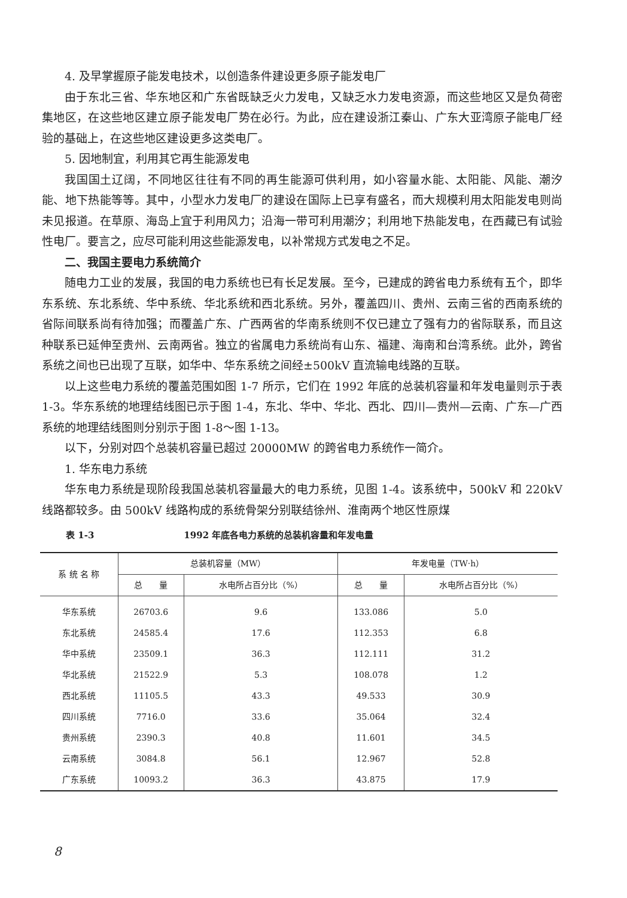4. 及早掌握原子能发电技术，以创造条件建设更多原子能发电厂
由于东北三省、华东地区和广东省既缺乏火力发电，又缺乏水力发电资源，而这些地区又是负荷密集地区，在这些地区建立原子能发电厂势在必行。为此，应在建设浙江秦山、广东大亚湾原子能电厂经验的基础上，在这些地区建设更多这类电厂。
5. 因地制宜，利用其它再生能源发电
我国国土辽阔，不同地区往往有不同的再生能源可供利用，如小容量水能、太阳能、风能、潮汐能、地下热能等等。其中，小型水力发电厂的建设在国际上已享有盛名，而大规模利用太阳能发电则尚未见报道。在草原、海岛上宜于利用风力；沿海一带可利用潮汐；利用地下热能发电，在西藏已有试验性电厂。要言之，应尽可能利用这些能源发电，以补常规方式发电之不足。
二、我国主要电力系统简介
随电力工业的发展，我国的电力系统也已有长足发展。至今，已建成的跨省电力系统有五个，即华东系统、东北系统、华中系统、华北系统和西北系统。另外，覆盖四川、贵州、云南三省的西南系统的省际间联系尚有待加强；而覆盖广东、广西两省的华南系统则不仅已建立了强有力的省际联系，而且这种联系已延伸至贵州、云南两省。独立的省属电力系统尚有山东、福建、海南和台湾系统。此外，跨省系统之间也已出现了互联，如华中、华东系统之间经±500kV 直流输电线路的互联。
以上这些电力系统的覆盖范围如图 1-7 所示，它们在 1992 年底的总装机容量和年发电量则示于表 1-3。华东系统的地理结线图已示于图 1-4，东北、华中、华北、西北、四川—贵州—云南、广东—广西系统的地理结线图则分别示于图 1-8～图 1-13。
以下，分别对四个总装机容量已超过 20000MW 的跨省电力系统作一简介。
1. 华东电力系统
华东电力系统是现阶段我国总装机容量最大的电力系统，见图 1-4。该系统中，500kV 和 220kV 线路都较多。由 500kV 线路构成的系统骨架分别联结徐州、淮南两个地区性原煤
表 1-3 1992 年底各电力系统的总装机容量和年发电量
| 系 统 名 称 | 总装机容量（MW） | | 年发电量（TW·h） | |
| --- | --- | --- | --- | --- |
| | 总 量 | 水电所占百分比（%） | 总 量 | 水电所占百分比（%） |
| 华东系统 | 26703.6 | 9.6 | 133.086 | 5.0 |
| 东北系统 | 24585.4 | 17.6 | 112.353 | 6.8 |
| 华中系统 | 23509.1 | 36.3 | 112.111 | 31.2 |
| 华北系统 | 21522.9 | 5.3 | 108.078 | 1.2 |
| 西北系统 | 11105.5 | 43.3 | 49.533 | 30.9 |
| 四川系统 | 7716.0 | 33.6 | 35.064 | 32.4 |
| 贵州系统 | 2390.3 | 40.8 | 11.601 | 34.5 |
| 云南系统 | 3084.8 | 56.1 | 12.967 | 52.8 |
| 广东系统 | 10093.2 | 36.3 | 43.875 | 17.9 |
8